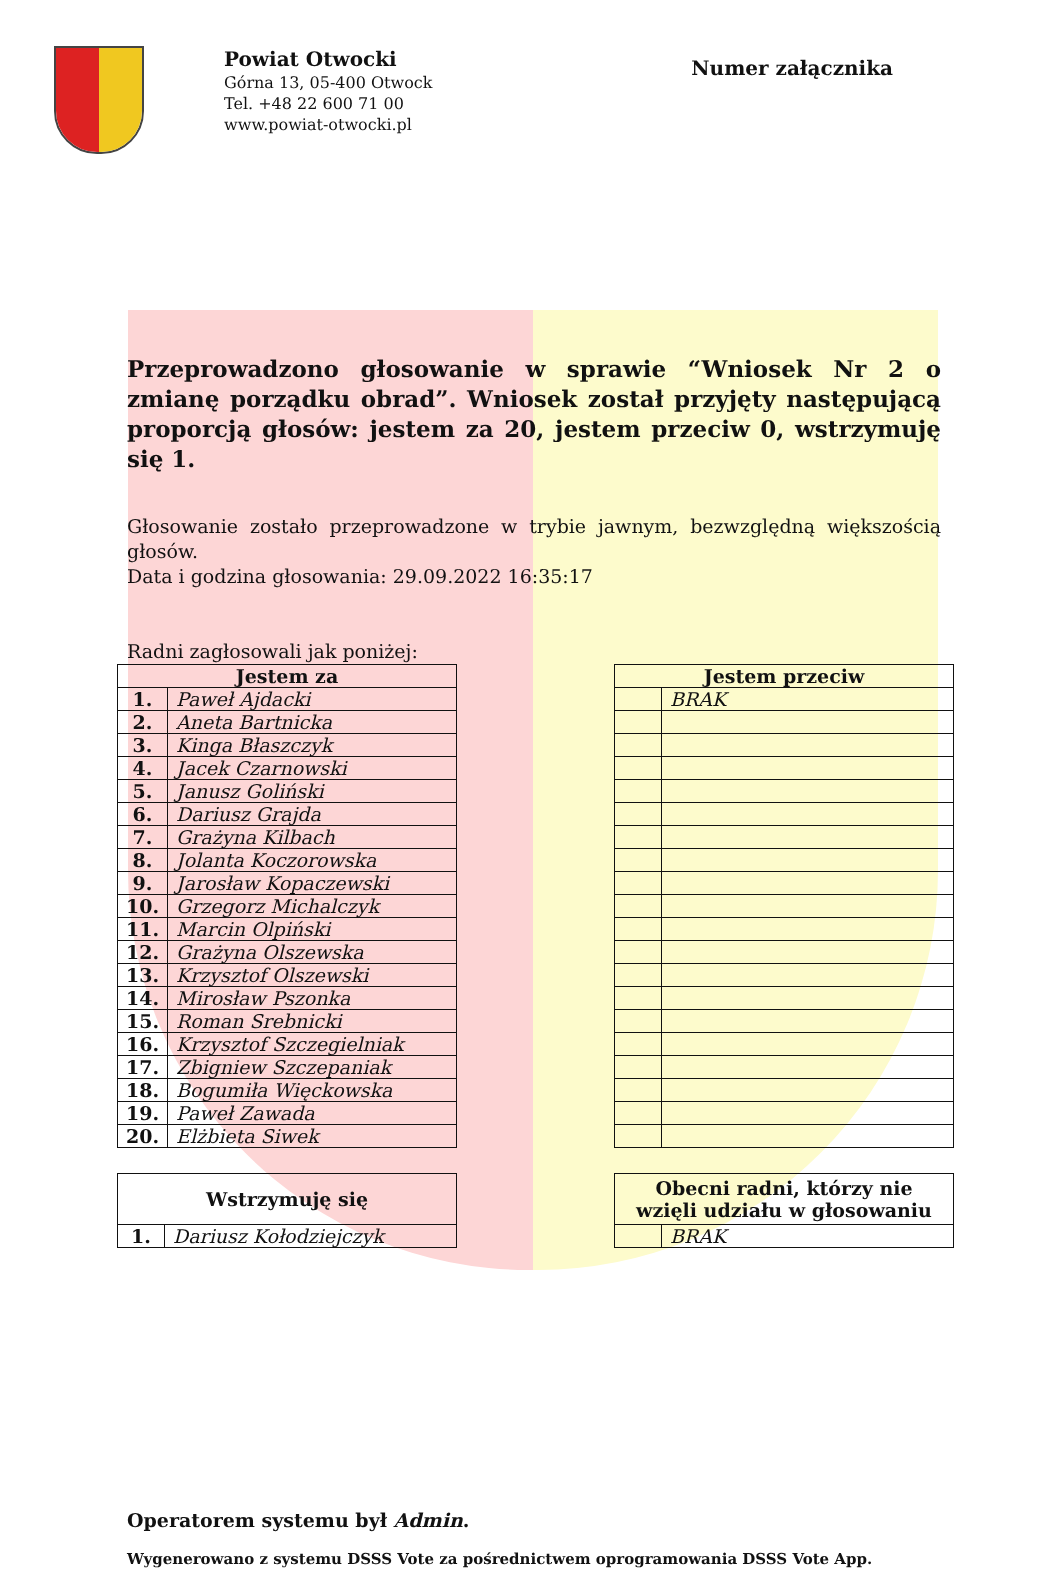Powiat Otwocki
Górna 13, 05-400 Otwock
Tel. +48 22 600 71 00
www.powiat-otwocki.pl
Numer załącznika
Przeprowadzono głosowanie w sprawie “Wniosek Nr 2 o zmianę porządku obrad”. Wniosek został przyjęty następującą proporcją głosów: jestem za 20, jestem przeciw 0, wstrzymuję się 1.
Głosowanie zostało przeprowadzone w trybie jawnym, bezwzględną większością głosów.
Data i godzina głosowania: 29.09.2022 16:35:17
Radni zagłosowali jak poniżej:
| Jestem za | |
| --- | --- |
| 1. | Paweł Ajdacki |
| 2. | Aneta Bartnicka |
| 3. | Kinga Błaszczyk |
| 4. | Jacek Czarnowski |
| 5. | Janusz Goliński |
| 6. | Dariusz Grajda |
| 7. | Grażyna Kilbach |
| 8. | Jolanta Koczorowska |
| 9. | Jarosław Kopaczewski |
| 10. | Grzegorz Michalczyk |
| 11. | Marcin Olpiński |
| 12. | Grażyna Olszewska |
| 13. | Krzysztof Olszewski |
| 14. | Mirosław Pszonka |
| 15. | Roman Srebnicki |
| 16. | Krzysztof Szczegielniak |
| 17. | Zbigniew Szczepaniak |
| 18. | Bogumiła Więckowska |
| 19. | Paweł Zawada |
| 20. | Elżbieta Siwek |
| Jestem przeciw | |
| --- | --- |
| | BRAK |
| Wstrzymuję się | |
| --- | --- |
| 1. | Dariusz Kołodziejczyk |
| Obecni radni, którzy nie wzięli udziału w głosowaniu | |
| --- | --- |
| | BRAK |
Operatorem systemu był Admin.
Wygenerowano z systemu DSSS Vote za pośrednictwem oprogramowania DSSS Vote App.